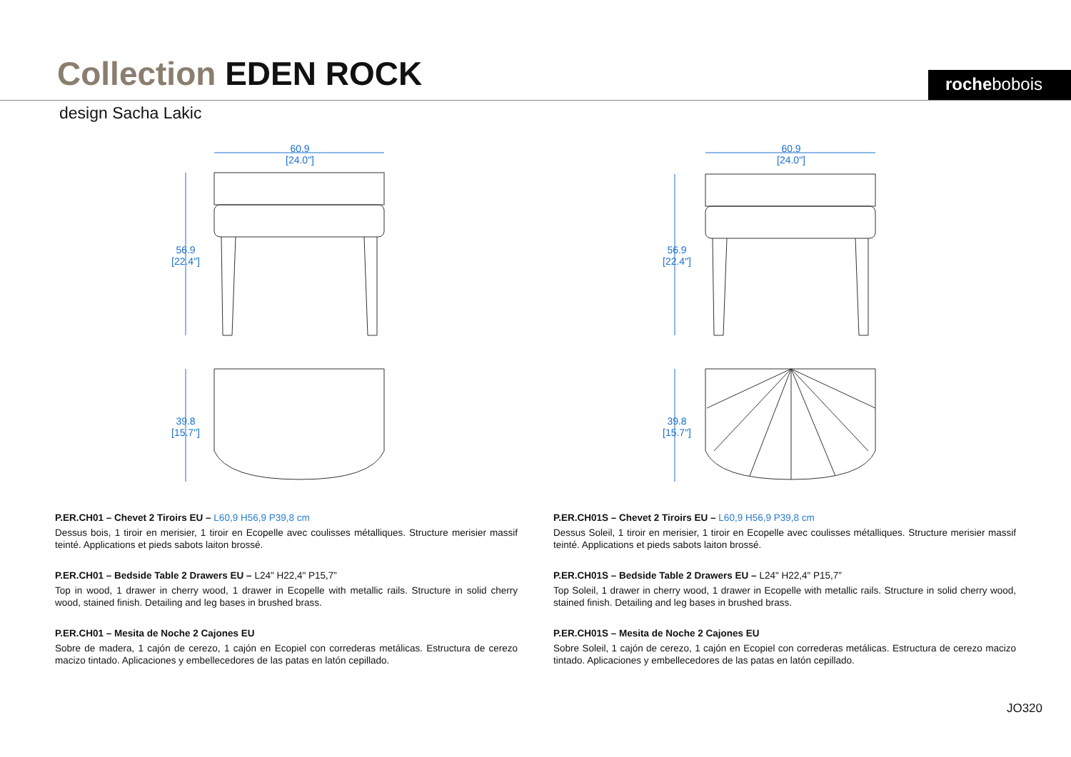Collection EDEN ROCK rochebobois
design Sacha Lakic
60.9
[24.0"]
56.9
[22.4"]
39.8
[15.7"]
60.9
[24.0"]
56.9
[22.4"]
39.8
[15.7"]
P.ER.CH01 – Chevet 2 Tiroirs EU – L60,9 H56,9 P39,8 cm
Dessus bois, 1 tiroir en merisier, 1 tiroir en Ecopelle avec coulisses métalliques. Structure merisier massif teinté. Applications et pieds sabots laiton brossé.
P.ER.CH01 – Bedside Table 2 Drawers EU – L24" H22,4" P15,7”
Top in wood, 1 drawer in cherry wood, 1 drawer in Ecopelle with metallic rails. Structure in solid cherry wood, stained finish. Detailing and leg bases in brushed brass.
P.ER.CH01 – Mesita de Noche 2 Cajones EU
Sobre de madera, 1 cajón de cerezo, 1 cajón en Ecopiel con correderas metálicas. Estructura de cerezo macizo tintado. Aplicaciones y embellecedores de las patas en latón cepillado.
P.ER.CH01S – Chevet 2 Tiroirs EU – L60,9 H56,9 P39,8 cm
Dessus Soleil, 1 tiroir en merisier, 1 tiroir en Ecopelle avec coulisses métalliques. Structure merisier massif teinté. Applications et pieds sabots laiton brossé.
P.ER.CH01S – Bedside Table 2 Drawers EU – L24" H22,4" P15,7”
Top Soleil, 1 drawer in cherry wood, 1 drawer in Ecopelle with metallic rails. Structure in solid cherry wood, stained finish. Detailing and leg bases in brushed brass.
P.ER.CH01S – Mesita de Noche 2 Cajones EU
Sobre Soleil, 1 cajón de cerezo, 1 cajón en Ecopiel con correderas metálicas. Estructura de cerezo macizo tintado. Aplicaciones y embellecedores de las patas en latón cepillado.
JO320